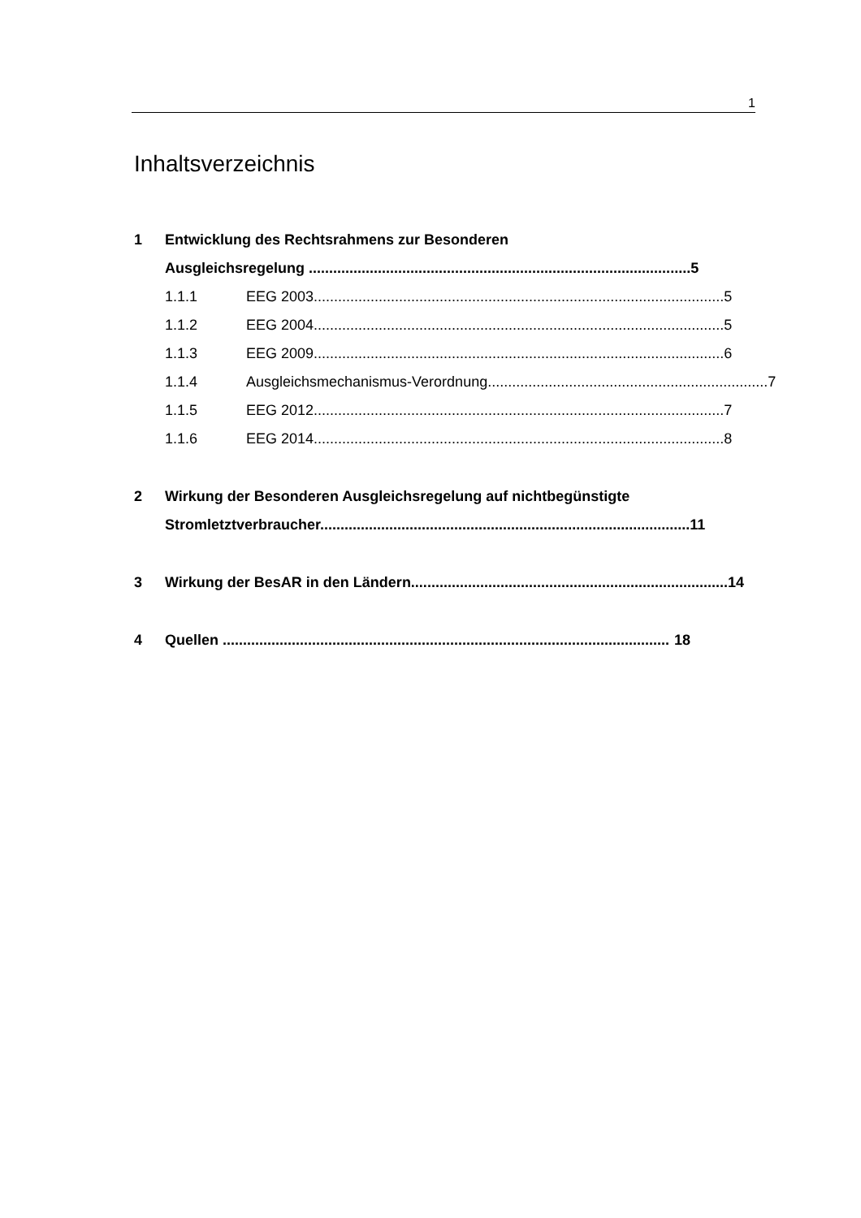1
Inhaltsverzeichnis
1 Entwicklung des Rechtsrahmens zur Besonderen
Ausgleichsregelung .............................................................................................. 5
1.1.1 EEG 2003..................................................................................................... 5
1.1.2 EEG 2004..................................................................................................... 5
1.1.3 EEG 2009..................................................................................................... 6
1.1.4 Ausgleichsmechanismus-Verordnung..................................................................... 7
1.1.5 EEG 2012..................................................................................................... 7
1.1.6 EEG 2014..................................................................................................... 8
2 Wirkung der Besonderen Ausgleichsregelung auf nichtbegünstigte
Stromletztverbraucher........................................................................................... 11
3 Wirkung der BesAR in den Ländern.............................................................................. 14
4 Quellen .............................................................................................................. 18